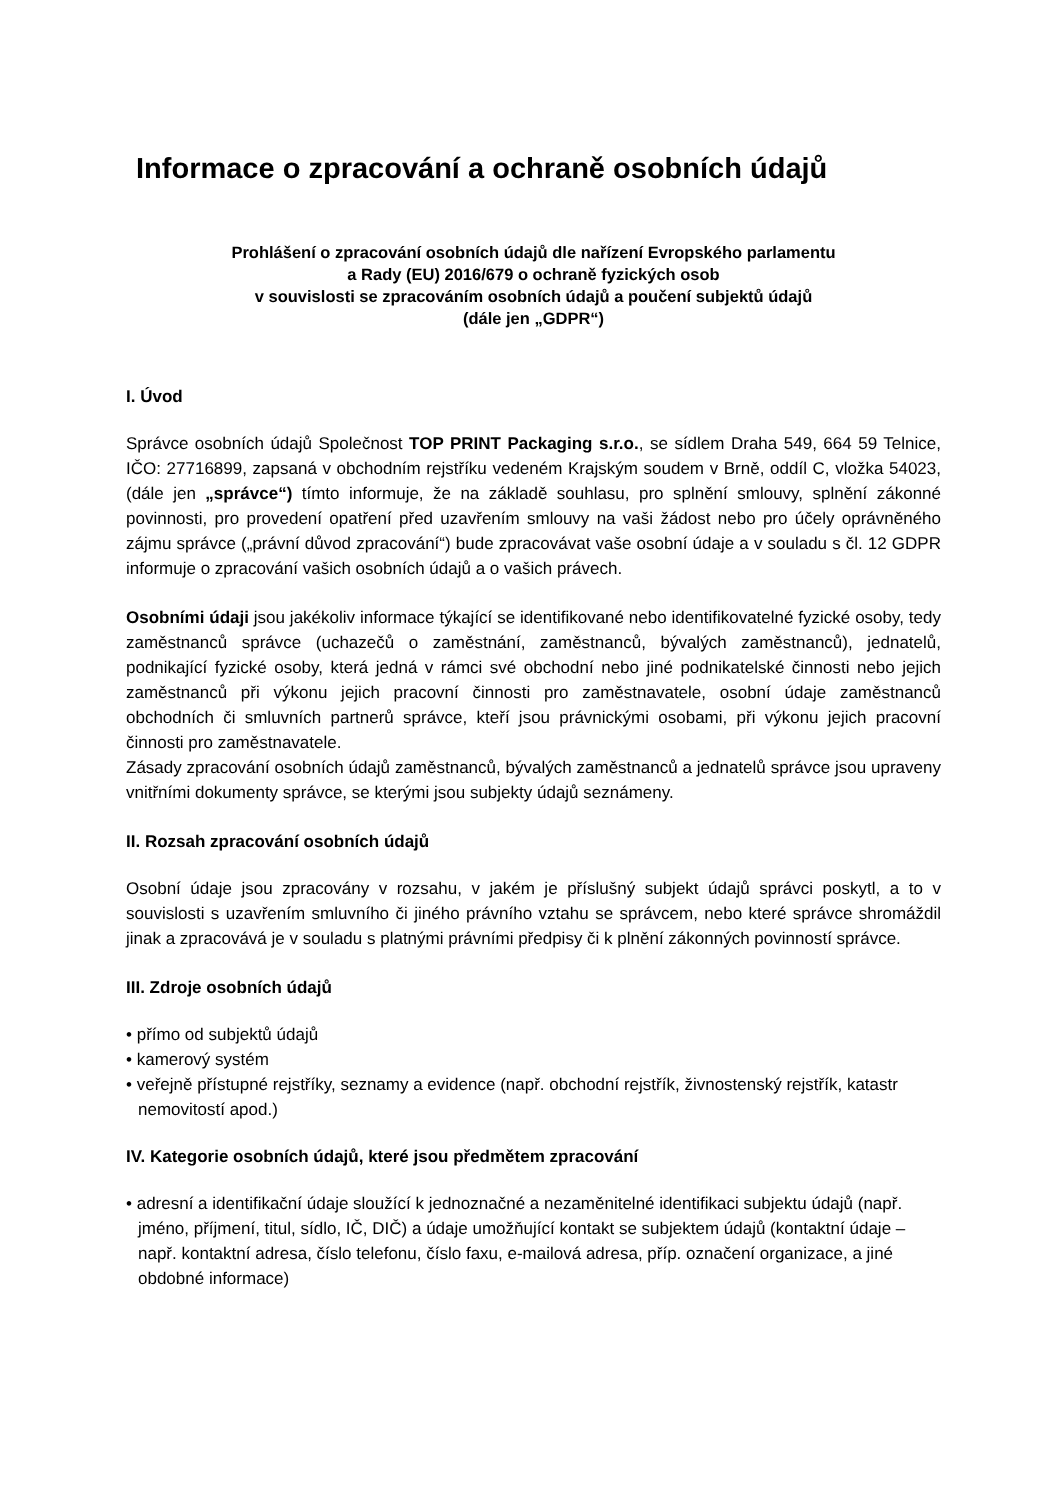Informace o zpracování a ochraně osobních údajů
Prohlášení o zpracování osobních údajů dle nařízení Evropského parlamentu
a Rady (EU) 2016/679 o ochraně fyzických osob
v souvislosti se zpracováním osobních údajů a poučení subjektů údajů
(dále jen „GDPR“)
I. Úvod
Správce osobních údajů Společnost TOP PRINT Packaging s.r.o., se sídlem Draha 549, 664 59 Telnice, IČO: 27716899, zapsaná v obchodním rejstříku vedeném Krajským soudem v Brně, oddíl C, vložka 54023, (dále jen „správce“) tímto informuje, že na základě souhlasu, pro splnění smlouvy, splnění zákonné povinnosti, pro provedení opatření před uzavřením smlouvy na vaši žádost nebo pro účely oprávněného zájmu správce („právní důvod zpracování“) bude zpracovávat vaše osobní údaje a v souladu s čl. 12 GDPR informuje o zpracování vašich osobních údajů a o vašich právech.
Osobními údaji jsou jakékoliv informace týkající se identifikované nebo identifikovatelné fyzické osoby, tedy zaměstnanců správce (uchazečů o zaměstnání, zaměstnanců, bývalých zaměstnanců), jednatelů, podnikající fyzické osoby, která jedná v rámci své obchodní nebo jiné podnikatelské činnosti nebo jejich zaměstnanců při výkonu jejich pracovní činnosti pro zaměstnavatele, osobní údaje zaměstnanců obchodních či smluvních partnerů správce, kteří jsou právnickými osobami, při výkonu jejich pracovní činnosti pro zaměstnavatele.
Zásady zpracování osobních údajů zaměstnanců, bývalých zaměstnanců a jednatelů správce jsou upraveny vnitřními dokumenty správce, se kterými jsou subjekty údajů seznámeny.
II. Rozsah zpracování osobních údajů
Osobní údaje jsou zpracovány v rozsahu, v jakém je příslušný subjekt údajů správci poskytl, a to v souvislosti s uzavřením smluvního či jiného právního vztahu se správcem, nebo které správce shromáždil jinak a zpracovává je v souladu s platnými právními předpisy či k plnění zákonných povinností správce.
III. Zdroje osobních údajů
• přímo od subjektů údajů
• kamerový systém
• veřejně přístupné rejstříky, seznamy a evidence (např. obchodní rejstřík, živnostenský rejstřík, katastr nemovitostí apod.)
IV. Kategorie osobních údajů, které jsou předmětem zpracování
• adresní a identifikační údaje sloužící k jednoznačné a nezaměnitelné identifikaci subjektu údajů (např. jméno, příjmení, titul, sídlo, IČ, DIČ) a údaje umožňující kontakt se subjektem údajů (kontaktní údaje – např. kontaktní adresa, číslo telefonu, číslo faxu, e-mailová adresa, příp. označení organizace, a jiné obdobné informace)